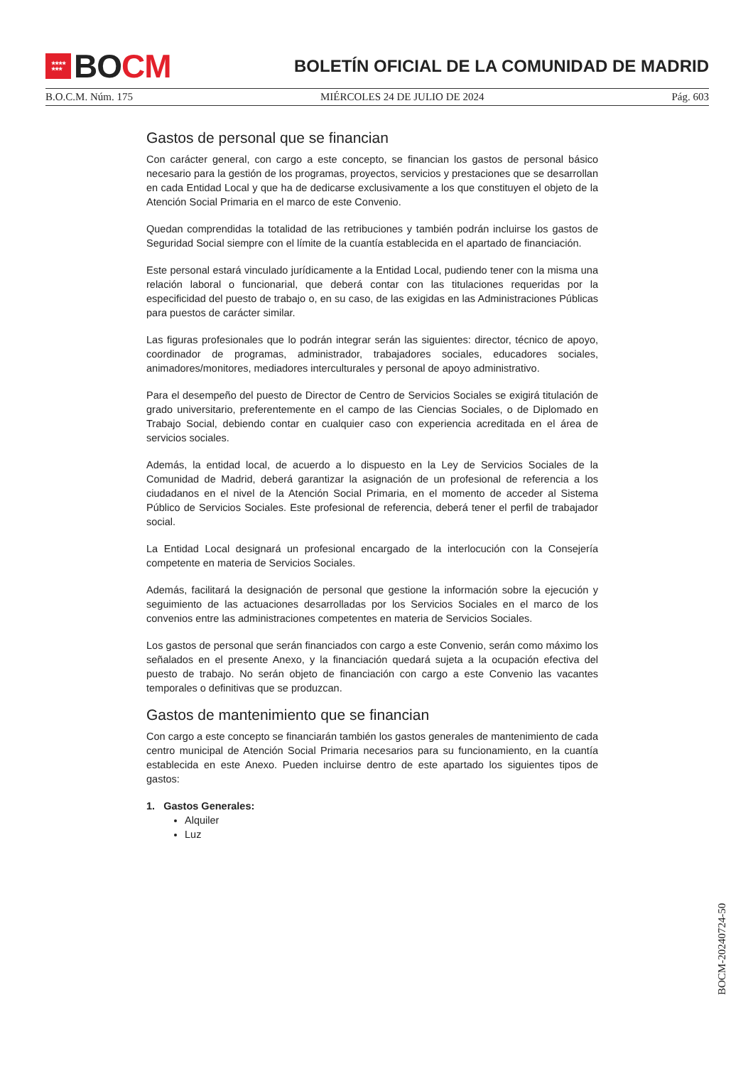★★★★
★★★
BO CM
BOLETÍN OFICIAL DE LA COMUNIDAD DE MADRID
B.O.C.M. Núm. 175 MIÉRCOLES 24 DE JULIO DE 2024 Pág. 603
Gastos de personal que se financian
Con carácter general, con cargo a este concepto, se financian los gastos de personal básico necesario para la gestión de los programas, proyectos, servicios y prestaciones que se desarrollan en cada Entidad Local y que ha de dedicarse exclusivamente a los que constituyen el objeto de la Atención Social Primaria en el marco de este Convenio.
Quedan comprendidas la totalidad de las retribuciones y también podrán incluirse los gastos de Seguridad Social siempre con el límite de la cuantía establecida en el apartado de financiación.
Este personal estará vinculado jurídicamente a la Entidad Local, pudiendo tener con la misma una relación laboral o funcionarial, que deberá contar con las titulaciones requeridas por la especificidad del puesto de trabajo o, en su caso, de las exigidas en las Administraciones Públicas para puestos de carácter similar.
Las figuras profesionales que lo podrán integrar serán las siguientes: director, técnico de apoyo, coordinador de programas, administrador, trabajadores sociales, educadores sociales, animadores/monitores, mediadores interculturales y personal de apoyo administrativo.
Para el desempeño del puesto de Director de Centro de Servicios Sociales se exigirá titulación de grado universitario, preferentemente en el campo de las Ciencias Sociales, o de Diplomado en Trabajo Social, debiendo contar en cualquier caso con experiencia acreditada en el área de servicios sociales.
Además, la entidad local, de acuerdo a lo dispuesto en la Ley de Servicios Sociales de la Comunidad de Madrid, deberá garantizar la asignación de un profesional de referencia a los ciudadanos en el nivel de la Atención Social Primaria, en el momento de acceder al Sistema Público de Servicios Sociales. Este profesional de referencia, deberá tener el perfil de trabajador social.
La Entidad Local designará un profesional encargado de la interlocución con la Consejería competente en materia de Servicios Sociales.
Además, facilitará la designación de personal que gestione la información sobre la ejecución y seguimiento de las actuaciones desarrolladas por los Servicios Sociales en el marco de los convenios entre las administraciones competentes en materia de Servicios Sociales.
Los gastos de personal que serán financiados con cargo a este Convenio, serán como máximo los señalados en el presente Anexo, y la financiación quedará sujeta a la ocupación efectiva del puesto de trabajo. No serán objeto de financiación con cargo a este Convenio las vacantes temporales o definitivas que se produzcan.
Gastos de mantenimiento que se financian
Con cargo a este concepto se financiarán también los gastos generales de mantenimiento de cada centro municipal de Atención Social Primaria necesarios para su funcionamiento, en la cuantía establecida en este Anexo. Pueden incluirse dentro de este apartado los siguientes tipos de gastos:
1. Gastos Generales:
Alquiler
Luz
BOCM-20240724-50